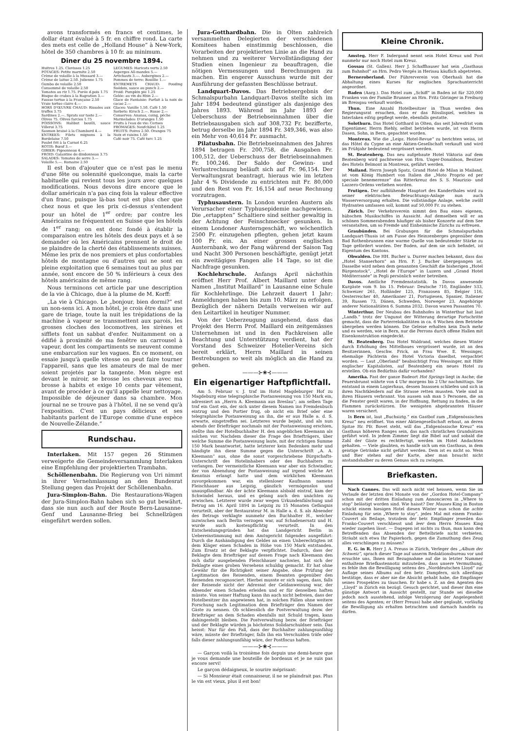avons transformés en francs et centimes, le dollar étant évalué à 5 fr. en chiffre rond. La carte des mets est celle de „Holland House“ à New-York, hôtel de 350 chambres à 10 fr. au minimum.
Diner du 25 novembre 1894.
Huitres 1.25. Clovisses 1.25
POTAGES: Petite marmite 2.50
Crème de volaille à la Mussard 3.—
Crème de laitue 2.50. Julienne 1.75
Gumbo de volaille 2.50
Consommé de volaille 2.50
Tomates au riz 1.75. Purée d.pois 1.75
Bisque de crabes à la Bagration 3.—
Fausse tortue à la Française 2.50
Vraie tortue claire 4.—
HORS D'ŒUVRE CHAUD: Rissoles aux truffes 3.75
Sardines 2.—. Sprats sur toste 2.—
Olives 75. Olives farcies 1.75
POISSONS: Halibut bouilli, sauce Villeroi 3.75
Saumon braisé à la Chambord 4.—
ENTREES: Filets mignons à la Bordelaise 7.50
Poulet frit à la Carnot 6.25
ROTIS: Bœuf 3.—
GIBIER: Pigeonneau 4.—
FROID: Galantine de dindonneau 3.75
SALADES: Tomates de serre 3.—
Volaille 5.—. Romaine 2.50
LEGUMES: Haricots verts 2.50
Asperges All-mandes 5.—
Artichauts 3.—. Aubergines 2.—
Pommes de terre: Bouillie 1.—
ENTREMETS CHAUD: Pouding Suédois, sauce au punch 2.—
Froid: Pumpkin pie 1.25
Gelée: au vin du Rhin 2.—
Glace de Fantaisie: Parfait à la noix de cacao 2.—
Glaces: Vanille 1.50. Café 1.50
Sorbets: Kirsch 2.—. Russe 2.—
Conserves: Ananas, coing, pêche
Marmelades: D'oranges 1.50
Fruits à l'eau de vie: Cerises
FROMAGES: Neufchâtel 1.25
FRUITS: Poires 2.50. Oranges 75
Noix et raisins 1.50
Café noir 75. Café turc 1.25
Il est bon d'ajouter que ce n'est pas le menu d'une fête ou solennité quelconque, mais la carte habituelle qui revient tous les jours avec quelques modifications. Nous devons dire encore que le dollar américain n'a pas cinq fois la valeur effective d'un franc, puisque là-bas tout est plus cher que chez nous et que les prix ci-dessus s'entendent pour un hôtel de 1<sup>er</sup> ordre; par contre les Américains ne fréquentent en Suisse que les hôtels de 1<sup>er</sup> rang; on est donc fondé à établir la comparaison entre les hôtels des deux pays et à se demander où les Américains prennent le droit de se plaindre de la cherté des établissements suisses. Même les prix de nos premiers et plus confortables hôtels de montagne ou d'autres qui ne sont en pleine exploitation que 6 semaines tout au plus par année, sont encore de 50 % inférieurs à ceux des hôtels américains de même rang.
Nous terminons cet article par une description de la vie à Chicago, due à la plume de M. Korff:
„La vie à Chicago. Le „bonjour, bien dormi?“ est un non-sens ici. A mon hôtel, je crois être dans une gare de triage, toute la nuit les trépidations de la machine à vapeur se transmettent aux parois, les grosses cloches des locomotives, les sirènes et sifflets font un sabbat d'enfer. Nuitamment on a édifié à proximité de ma fenêtre un carrousel à vapeur, dont les compartiments se meuvent comme une embarcation sur les vagues. En ce moment, on essaie jusqu'à quelle vitesse on peut faire tourner l'appareil, sans que les amateurs de mal de mer soient projetés par la tangente. Mon nègre est devant le miroir, se brosse les cheveux avec ma brosse à habits et exige 10 cents par vêtement, avant de procéder à ce qu'il appelle leur nettoyage. Impossible de déjeuner dans sa chambre. Mon journal ne se trouve pas à l'hôtel, il ne se vend qu'à l'exposition. C'est un pays délicieux et ses habitants parlent de l'Europe comme d'une espèce de Nouvelle-Zélande.“
Rundschau.
Interlaken. Mit 157 gegen 26 Stimmen verweigerte die Gemeindeversammlung Interlaken eine Empfehlung der projektierten Trambahn.
Schöllenenbahn. Die Regierung von Uri nimmt in ihrer Vernehmlassung an den Bundesrat Stellung gegen das Projekt der Schöllenenbahn.
Jura-Simplon-Bahn. Die Restaurations-Wagen der Jura-Simplon-Bahn haben sich so gut bewährt, dass sie nun auch auf der Route Bern-Lausanne-Genf und Lausanne-Brieg bei Schnellzügen eingeführt werden sollen.
Jura-Gotthardbahn. Die in Olten zahlreich versammelten Delegierten der verschiedenen Komitees haben einstimmig beschlossen, die Vorarbeiten der projektierten Linie an die Hand zu nehmen und zu weiterer Vervollständigung der Studien einen Ingenieur zu beauftragen, die nötigen Vermessungen und Berechnungen zu machen. Ein engerer Ausschuss wurde mit der Ausführung der gefassten Beschlüsse betraut.
Landquart-Davos. Das Betriebsergebnis der Schmalspurbahn Landquart-Davos stellte sich im Jahr 1894 bedeutend günstiger als dasjenige des Jahres 1893. Während im Jahr 1893 der Ueberschuss der Betriebseinnahmen über die Betriebsausgaben sich auf 308,732 Fr. bezifferte, betrug derselbe im Jahr 1894 Fr. 349,346, was also ein Mehr von 40,614 Fr. ausmacht.
Pilatusbahn. Die Betriebseinnahmen des Jahres 1894 betragen Fr. 200,758, die Ausgaben Fr. 100,512, der Ueberschuss der Betriebseinnahmen Fr. 100,246. Der Saldo der Gewinn- und Verlustrechnung beläuft sich auf Fr. 96,154. Der Verwaltungsrat beantragt, hieraus wie im letzten Jahr 4 % Dividende zu entrichten mit Fr. 80,000 und den Rest von Fr. 16,154 auf neue Rechnung vorzutragen.
Typhusaustern. In London wurden Austern als Verursacher einer Typhusepidemie nachgewiesen. Die „ertappten“ Schaltiere sind seither gewaltig in der Achtung der Feinschmecker gesunken. In einem Londoner Austerngeschäft, wo wöchentlich 2500 Fr. einzugehen pflegten, gehen jetzt kaum 100 Fr. ein. An einer grossen englischen Austernbank, wo der Fang während der Saison Tag und Nacht 300 Personen beschäftigte, genügt jetzt ein zweitägiges Fangen alle 14 Tage, so ist die Nachfrage gesunken.
Kochlehrschule. Anfangs April nächsthin eröffnet Herr Prof. Albert Maillard unter dem Namen „Institut Maillard“ in Lausanne eine Schule für Kochlehrlinge. Die Lehrzeit dauert 1 Jahr; Anmeldungen haben bis zum 10. März zu erfolgen. Bezüglich der nähern Details verweisen wir auf den Leitartikel in heutiger Nummer.
Von der Ueberzeugung ausgehend, dass das Projekt des Herrn Prof. Maillard ein zeitgemässes Unternehmen ist und in den Fachkreisen alle Beachtung und Unterstützung verdient, hat der Vorstand des Schweizer Hotelier-Vereins sich bereit erklärt, Herrn Maillard in seinen Bestrebungen so weit als möglich an die Hand zu gehen.
———⊱❀⊰———
Ein eigenartiger Haftpflichtfall.
Am 5. Februar v. J. traf im Hotel Magdeburger Hof zu Magdeburg eine telegraphische Postanweisung von 150 Mark ein, adressiert an „Herrn A. Kleemann aus Breslau“; am selben Tage traf ein Gast ein, der sich unter diesem Namen ins Fremdenbuch eintrug und den Portier frug, ob nicht ein Brief oder eine telegraphische Postanweisung an ihn, die er aus Halle a. d. S. erwarte, eingetreffen sei. Letzteres wurde bejaht, und als nun abends der Briefträger nochmals mit der Postanweisung erschien, stellte ihm der Hotelbuchhalter H. den angeblichen Kleemann als solchen vor. Nachdem dieser die Frage des Briefträgers, über welche Summe die Postanweisung laute, mit der richtigen Summe 150 Mark beantwortet, hatte letzterer kein Bedenken mehr und händigte ihn diese Summe gegen die Unterschrift „A. A. Kleemann“ aus, ohne die sonst vorgeschriebene Bürgschafts-Unterschrift des Hotelinhabers oder des Buchhalters zu verlangen. Der vermeintliche Kleemann war aber ein Schwindler, der von Absendung der Postanweisung auf irgend welche Art Kenntnis erlangt hatte und dem wirklichen Kleemann zuvorgekommen war, ein stellenloser Kaufmann namens Fleischhauer aus Leipzig, gänzlich vermögenslos und unauspfändbar. Als der ächte Kleemann alsbald eintraf, kam der Schwindel heraus, und es gelang auch den unächten zu erwischen. Letzterer wurde zwar wegen Urkundenfälschung und Betrug am 16. April 1894 in Leipzig zu 15 Monaten Gefängnis verurteilt, aber der Restaurateur M. in Halle a. d. S. als Absender des Betrags verklagte nunmehr den Buchhalter H., welcher inzwischen nach Berlin verzogen war, auf Schadenersatz und H. wurde auch kostenpflichtig verurteilt. In den Entscheidungsgründen hat das Landgericht Berlin in Uebereinstimmung mit dem Amtsgericht folgendes ausgeführt: Durch die Aushändigung des Geldes an einen Unberechtigten ist dem Kläger einen Schaden in Höhe von 150 Mark entstanden. Zum Ersatz ist der Beklagte verpflichtet. Dadurch, dass der Beklagte dem Briefträger auf dessen Frage nach Kleemann den sich dafür ausgebenden Fleischhauer nachwies, hat sich der Beklagte eines groben Versehens schuldig gemacht. Er hat ohne Gewähr für die Richtigkeit seiner Angabe, ohne Prüfung der Legitimation des Reisenden, einem Beamten gegenüber den Reisenden recognosciert. Hierbei musste er sich sagen, dass, falls der Reisende nicht der Adressat der Geldanweisung war, der Absender einen Schaden erleiden und er für denselben haften müsste. Von seiner Haftung kann ihn auch nicht befreien, dass der Hotelbesitzer ihn angewiesen hat, in solchen Fällen ohne weitere Forschung nach Legitimation dem Briefträger den Namen der Gäste zu nennen. Ob schliesslich die Postverwaltung dezw. der Briefträger an dem Schaden ebenfalls mit Schuld tragen, kann dahingestellt bleiben. Die Postverwaltung bezw. der Briefträger und der Beklagte würden ja höchstens Solidarschuldner sein. Das heisst: Nur für den Fall, dass der Buchhalter zahlungsunfähig wäre, müsste der Briefträger, falls ihn ein Verschulden träfe oder falls dieser zahlungsunfähig wäre, der Postfiscus haften.
———⊱❀⊰———
— Garçon voilà la troisième fois depuis une demi-heure que je vous demande une bouteille de bordeaux et je ne suis pas encore servi!
Le garçon dédaigneux, le sourire méprisant:
— Si Monsieur était connaisseur, il ne se plaindrait pas. Plus le vin est vieux, plus il est bon!
Kleine Chronik.
Amsteg. Herr F. Indergand nennt sein Hotel Kreuz und Post nunmehr nur noch Hotel zum Kreuz.
Gossau (St. Gallen). Herr J. Schaffhauser hat sein „Gasthaus zum Bahnhof“ an Hrn. Pedro Vergés in Herisau käuflich abgetreten.
Berneroberland. Der Führerverein von Oberhasli hat die Abhaltung eines Kurses für englischen Sprachunterricht angeordnet.
Baden (Aarg.). Das Hotel zum „Schiff“ in Baden ist für 320,000 Franken von der Familie Brunner an Hrn. Fritz Göringer in Freiburg im Breisgau verkauft worden.
Thun. Eine Anzahl Hotelbesitzer in Thun werden den Regierungsrat ersuchen, dass er das Rösslispiel, welches in Interlaken eifrig gepflegt werde, ebenfalls gestatte.
Solothurn. Das Hotel Gotthard in Olten, das seit Jahresfrist vom Eigentümer, Herrn Biehly, selbst betrieben wurde, ist von Herrn Dasen, Sohn, in Bern, gepachtet worden.
Montreux. Wie die „Leipz. Hotel-Revue“ zu berichten weiss, ist das Hôtel du Cygne an eine Aktien-Gesellschaft verkauft und wird im Frühjahr bedeutend vergrössert werden.
St. Beatenberg. Das neu aufgebaute Hotel Viktoria auf dem Beatenberg wird pachtweise von Hrn. Unger-Donaldson, Besitzer des Hotels Belmont in Montreux, geführt werden.
Mailand. Herrn Joseph Spatz, Grand Hotel de Milan in Mailand, ist vom König Humbert von Italien die „Moto Proprio ed per speciale benemerenze“ das Ritterkreuz des S. S. Maurizio- und Lazzero-Ordens verliehen worden.
Frutigen. Der aufblühende Hauptort des Kanderthales wird zu seiner elektrischen Beleuchtungs-Anlage nun auch Wasserversorgung erhalten. Die vollständige Anlage, welche zwölf Hydranten umfassen soll, kommt auf 50,000 Fr. zu stehen.
Zürich. Der Verkehrsverein nimmt den Bau eines eigenen, hübschen Musikschiffes in Aussicht. Auf demselben will er an schönen Sommerabenden häufiger als bisher Konzerte auf dem See veranstalten, um so Fremde und Einheimische Zürichs zu erfreuen.
Graubünden. Bei Grabungen für die Schmalspurbahn Landquart-Thusis ist am Fusse des Heinzenberges gegenüber dem Bad Rothenbrunnen eine warme Quelle von bedeutender Stärke zu Tage gefördert worden. Der Boden, auf dem sie sich befindet, ist Eigentum des Kantons.
Obwalden. Die HH. Bucher u. Durrer machen bekannt, dass das „Hotel Stanserhorn“ an Hrn. F. J. Bucher übergegangen ist. Dasselbe wird neben dem genannten Geschäft die bisherigen „Hotel Bürgenstock“, „Hotel de l'Europe“ in Luzern und „Grand Hotel Méditerranée“ in Pegli persönlich weiter betreiben.
Davos. Amtliche Fremdenstatistik. In Davos anwesende Kurgäste vom 9. bis 15. Februar: Deutsche 710, Engländer 533, Schweizer 261, Holländer 125, Franzosen 85, Belgier 116, Oesterreicher 40, Amerikaner 21, Portugiesen, Spanier, Italiener 39, Russen 73, Dänen, Schweden, Norweger 23, Angehörige anderer Nationalitäten 6. Summa 2032. Davon waren Passanten 70.
Winterthur. Der Neubau des Bahnhofes in Winterthur hat laut „Landb.“ trotz der Ungunst der Witterung derartige Fortschritte gemacht, dass die Parterrelokalitäten in ca. 6 Wochen dem Betriebe übergeben werden können. Die Geleise erhalten kein Dach mehr und es werden, wie in Bern, nur die Perrons durch offene Hallen mit Eisenkonstruktion eingedeckt.
St. Beatenberg. Das Hotel Waldrand, welches diesen Winter durch Erhöhung des Mittelbaues vergrössert wurde, ist an den Besitzerinnen, Geschw. Frick, an Frau Wwe. E. Wessinger, ehemalige Pächterin des Hotel Victoria daselbst, verpachtet worden. — Laut „Oberland“ beabsichtigt Frau Wessinger, mit Hilfe englischer Kapitalisten, auf Beatenberg ein neues Hotel zu erstellen. Ob ein Bedürfnis dafür vorhanden?
Amerika. Fast der ganze Badeort Hot Springs liegt in Asche; die Feuersbrunst währte von 4 Uhr morgens bis 2 Uhr nachmittags. Sie entstand in einem Logierhaus, dessen Insassen schliefen und sich in ihren Nachtkleidern auf die Strasse retten mussten. Viele sind in ihren Häusern verbrannt. Von aussen sah man 5 Personen, die an die Fenster geeilt waren, in der Hoffnung, Rettung zu finden, in die Flammen zurückstürzen. Die wenigsten abgebrannten Häuser waren versichert.
In Bern ist, laut „Buchsiztg.“ ein Gastbof zum „Eidgenössischen Kreuz“ neu eröffnet. Von einer Aktiengesellschaft erbaut, an deren Spitze Hr. Pfr. Bovet steht, will das „Eidgenössische Kreuz“ ein Gasthaus höheren Ranges sein, das nach christlichen Grundsätzen geführt wird. In jedem Zimmer liegt die Bibel auf und sobald die Zahl der Gäste es rechtfertigt, werden im Hotel Andachten gehalten. — Viele glaubten, es handle sich um ein Gasthaus, in dem geistige Getränke nicht geführt werden. Dem ist es nicht so. Wein und Bier stehen auf der Karte, aber man braucht nicht anstandshalber zu deren Genuss sich zu zwingen.
Briefkasten.
Nach Cannes. Das will noch nicht viel heissen, wenn Sie im Verlaufe der letzten drei Monate von der „Gordon Hotel-Company“ schon mit der dritten Einladung zum Annoncieren in „Where to stop“ belästigt worden sind. Wie haisst? Der Mauses King in Boston schickt einem hiesigen Hotel diesen Winter nun schon die achte Einladung für sein „Where to stay“, jedes Mal mit einem Franko-Couvert als Beilage, trotzdem der betr. Empfänger jeweilen das Franko-Couvert verschliesst und leer dem Herrn Mauses King wieder zugehen lässt. — Dagegen ist nichts zu thun, man kann den Betreffenden das Absenden der Bettelbriefe nicht verbieten. Sträubt sich etwa Ihr Papierkorb, gegen die Zumuthung dies Zeug alles verschlingen zu müssen?
E. G. in R. Herr J. A. Preuss in Zürich, Verleger des „Album der Schweiz“, sprach dieser Tage auf unserm Redaktionsbureau vor und ersuchte uns, Ihnen mit Bezugnahme auf die in letzter Nummer enthaltene Briefkastennotiz mitzuteilen, dass unsere Vermuthung, es fehle ihm die Bewilligung seitens des „Norddeutschen Lloyd“ zur Auflage seines Albums auf den betr. Dampfern, sich allerdings bestätige, dass er aber nie die Absicht gehabt habe, die Empfänger seines Prospektes zu täuschen. Er habe s. Z. an den Agenten des „Lloyd“ in Zürich ein bezügl. Gesuch gerichtet, und dieser ihm eine günstige Antwort in Aussicht gestellt, zur Stunde sei dieselbe jedoch noch ausstehend, infolge Verzögerung der Angelegenheit seitens des Agenten; er (Herr Preuss) habe aber geglaubt, vorläufig die Bewilligung als erhalten betrachten und darnach handeln zu dürfen.